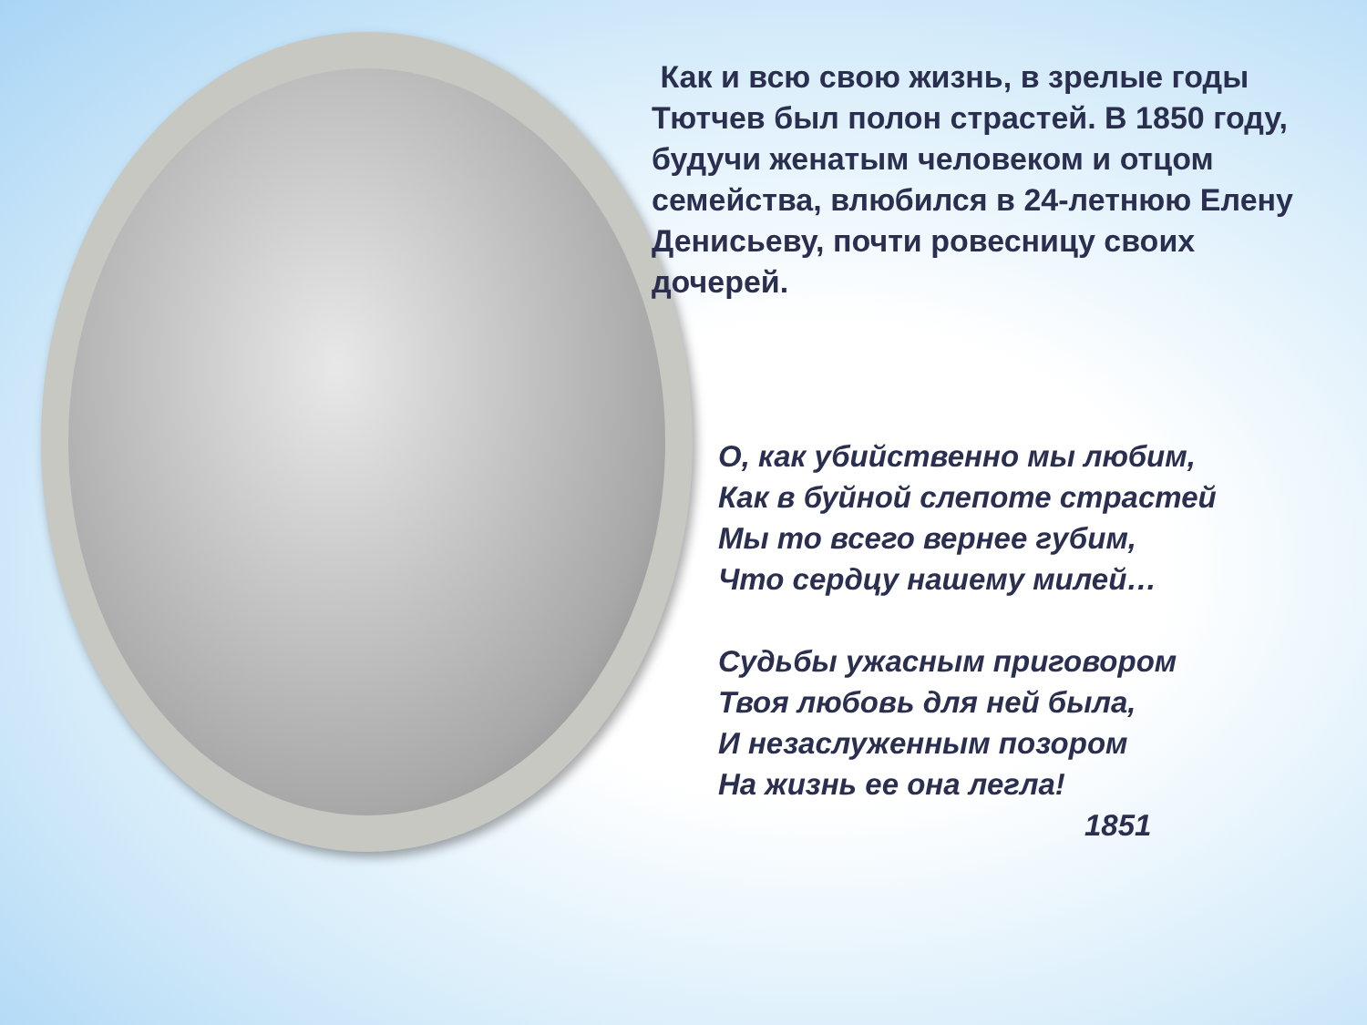Как и всю свою жизнь, в зрелые годы Тютчев был полон страстей. В 1850 году, будучи женатым человеком и отцом семейства, влюбился в 24-летнюю Елену Денисьеву, почти ровесницу своих дочерей.
О, как убийственно мы любим,
Как в буйной слепоте страстей
Мы то всего вернее губим,
Что сердцу нашему милей…
Судьбы ужасным приговором
Твоя любовь для ней была,
И незаслуженным позором
На жизнь ее она легла!
1851